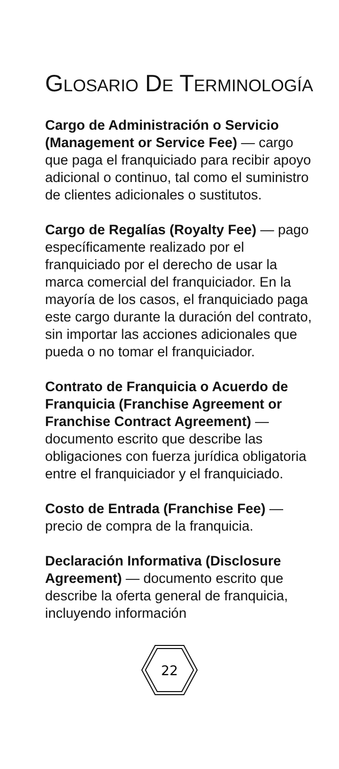GLOSARIO DE TERMINOLOGÍA
Cargo de Administración o Servicio (Management or Service Fee) — cargo que paga el franquiciado para recibir apoyo adicional o continuo, tal como el suministro de clientes adicionales o sustitutos.
Cargo de Regalías (Royalty Fee) — pago específicamente realizado por el franquiciado por el derecho de usar la marca comercial del franquiciador. En la mayoría de los casos, el franquiciado paga este cargo durante la duración del contrato, sin importar las acciones adicionales que pueda o no tomar el franquiciador.
Contrato de Franquicia o Acuerdo de Franquicia (Franchise Agreement or Franchise Contract Agreement) — documento escrito que describe las obligaciones con fuerza jurídica obligatoria entre el franquiciador y el franquiciado.
Costo de Entrada (Franchise Fee) — precio de compra de la franquicia.
Declaración Informativa (Disclosure Agreement) — documento escrito que describe la oferta general de franquicia, incluyendo información
22